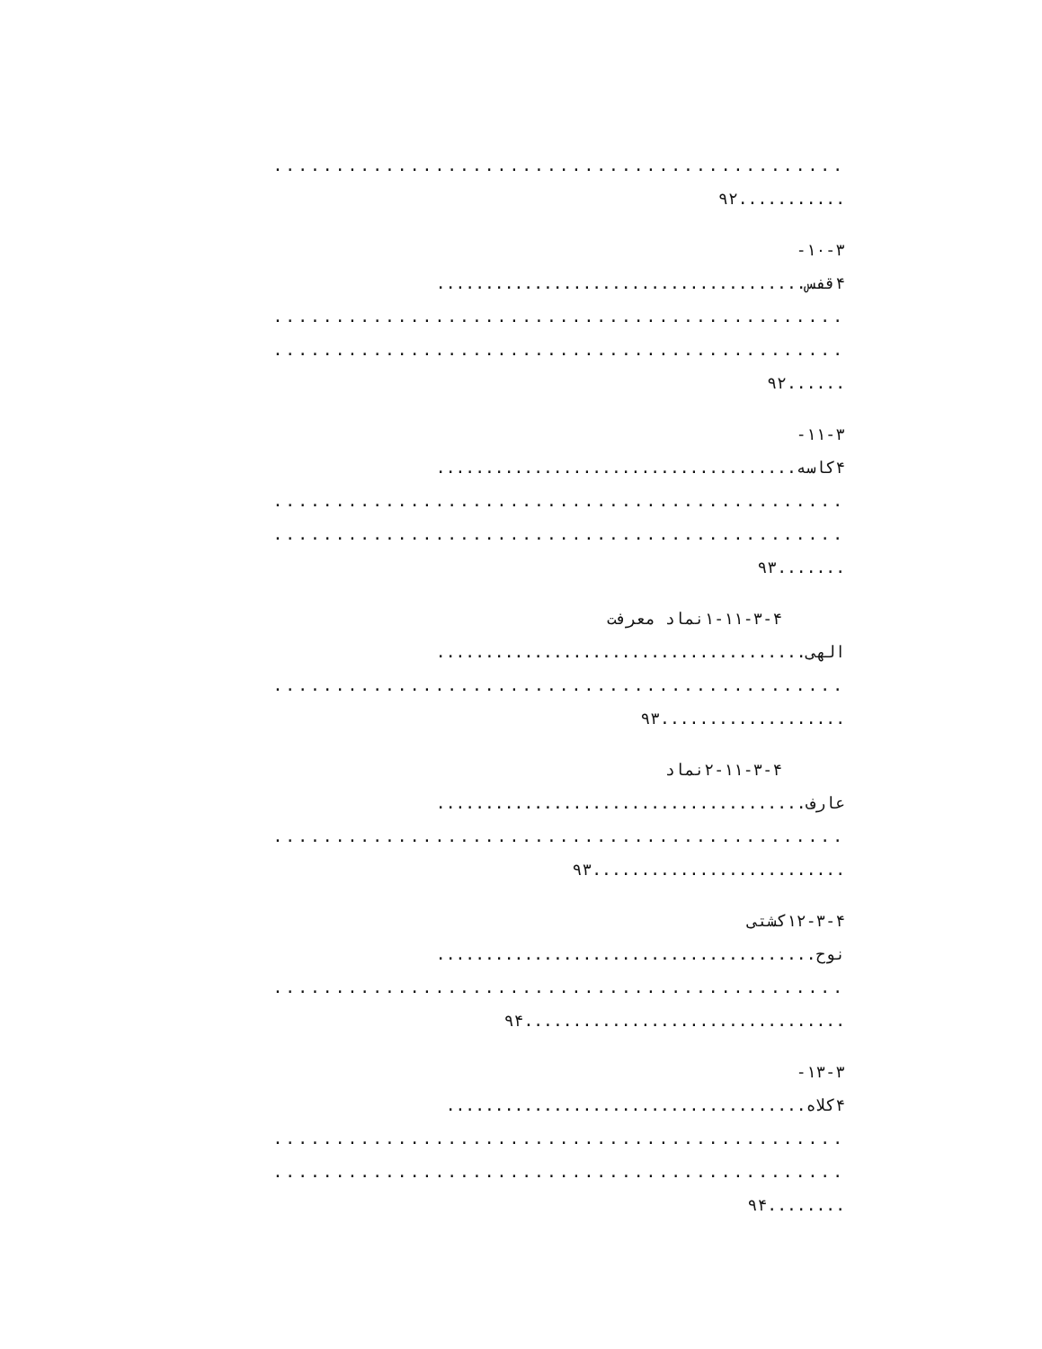..............................................
...........۹۲
۱۰-۳-
۴قفس......................................
..............................................
..............................................
......۹۲
۱۱-۳-
۴کاسه.....................................
..............................................
..............................................
.......۹۳
۱-۱۱-۳-۴نماد معرفت
الهی......................................
..............................................
...................۹۳
۲-۱۱-۳-۴نماد
عارف......................................
..............................................
..........................۹۳
۱۲-۳-۴کشتی
نوح.......................................
..............................................
.................................۹۴
۱۳-۳-
۴کلاه.....................................
..............................................
..............................................
........۹۴